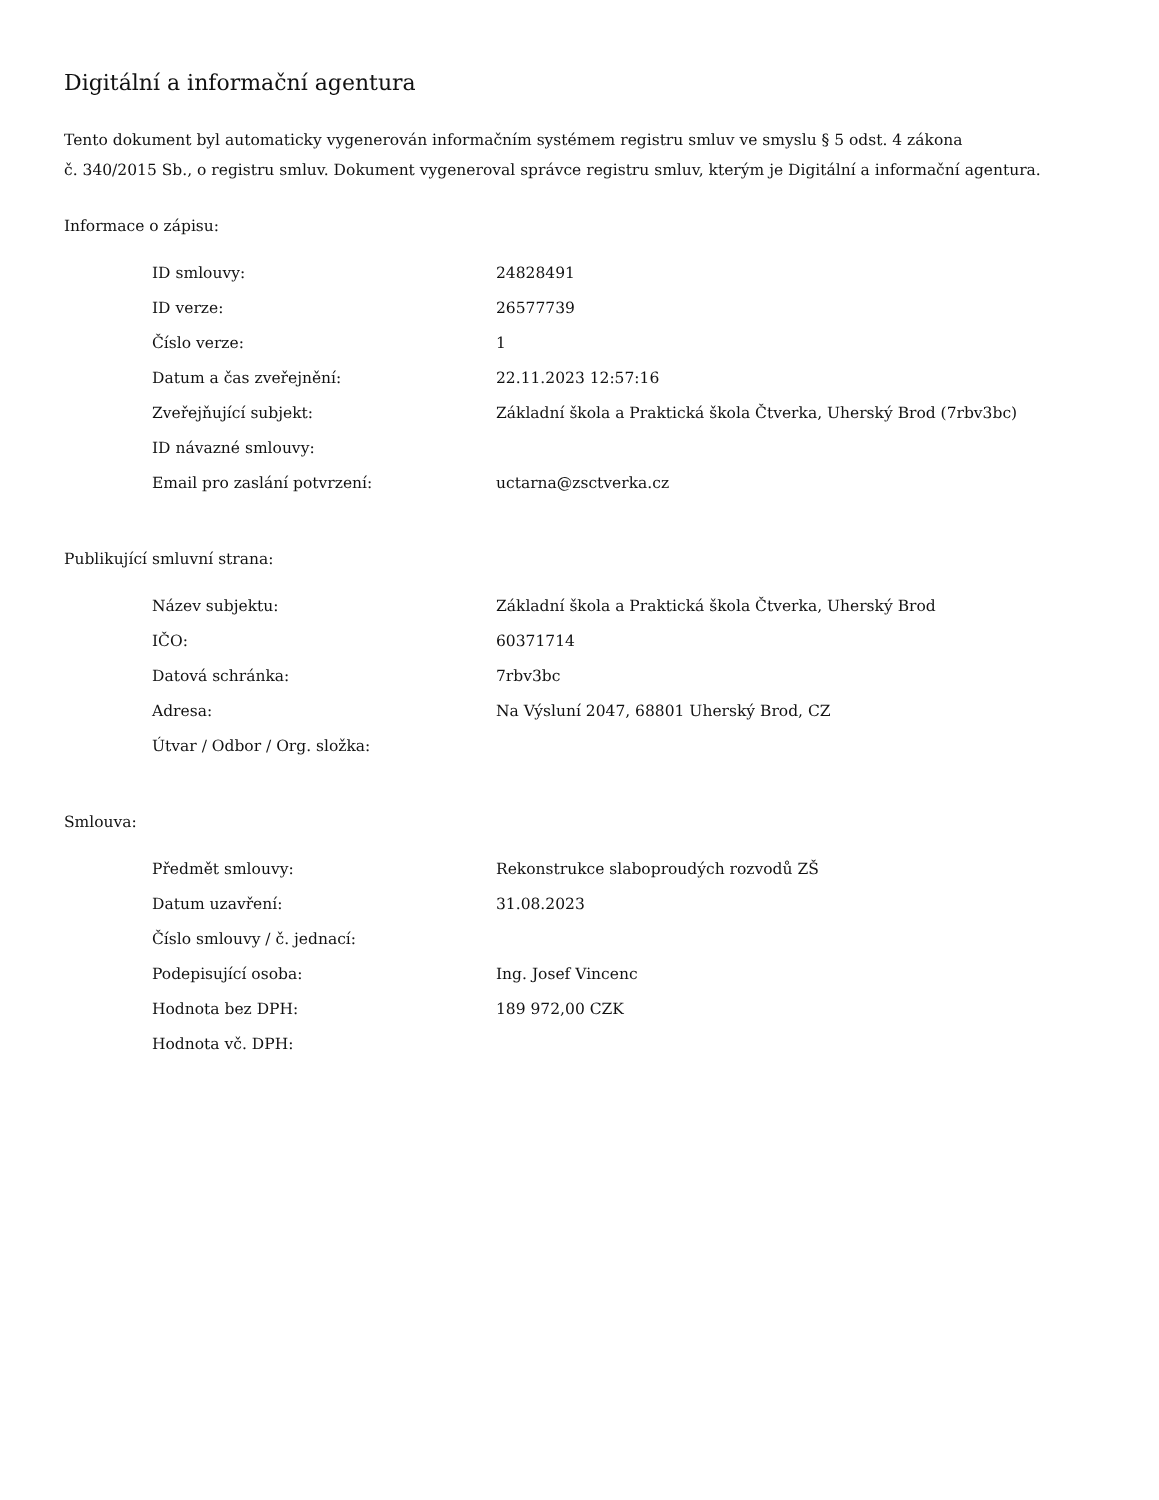Digitální a informační agentura
Tento dokument byl automaticky vygenerován informačním systémem registru smluv ve smyslu § 5 odst. 4 zákona
č. 340/2015 Sb., o registru smluv. Dokument vygeneroval správce registru smluv, kterým je Digitální a informační agentura.
Informace o zápisu:
| ID smlouvy: | 24828491 |
| ID verze: | 26577739 |
| Číslo verze: | 1 |
| Datum a čas zveřejnění: | 22.11.2023 12:57:16 |
| Zveřejňující subjekt: | Základní škola a Praktická škola Čtverka, Uherský Brod (7rbv3bc) |
| ID návazné smlouvy: | |
| Email pro zaslání potvrzení: | uctarna@zsctverka.cz |
Publikující smluvní strana:
| Název subjektu: | Základní škola a Praktická škola Čtverka, Uherský Brod |
| IČO: | 60371714 |
| Datová schránka: | 7rbv3bc |
| Adresa: | Na Výsluní 2047, 68801 Uherský Brod, CZ |
| Útvar / Odbor / Org. složka: | |
Smlouva:
| Předmět smlouvy: | Rekonstrukce slaboproudých rozvodů ZŠ |
| Datum uzavření: | 31.08.2023 |
| Číslo smlouvy / č. jednací: | |
| Podepisující osoba: | Ing. Josef Vincenc |
| Hodnota bez DPH: | 189 972,00 CZK |
| Hodnota vč. DPH: | |